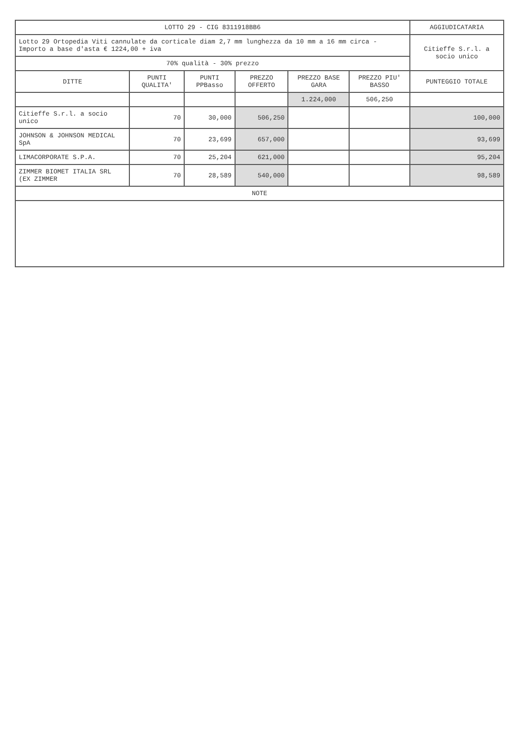| LOTTO 29 - CIG 8311918BB6 | | | | | | AGGIUDICATARIA |
| --- | --- | --- | --- | --- | --- | --- |
| Lotto 29 Ortopedia Viti cannulate da corticale diam 2,7 mm lunghezza da 10 mm a 16 mm circa - Importo a base d'asta € 1224,00 + iva | | | | | | Citieffe S.r.l. a socio unico |
| 70% qualità - 30% prezzo | | | | | | |
| DITTE | PUNTI QUALITA' | PUNTI PPBasso | PREZZO OFFERTO | PREZZO BASE GARA | PREZZO PIU' BASSO | PUNTEGGIO TOTALE |
| | | | | 1.224,000 | 506,250 | |
| Citieffe S.r.l. a socio unico | 70 | 30,000 | 506,250 | | | 100,000 |
| JOHNSON & JOHNSON MEDICAL SpA | 70 | 23,699 | 657,000 | | | 93,699 |
| LIMACORPORATE S.P.A. | 70 | 25,204 | 621,000 | | | 95,204 |
| ZIMMER BIOMET ITALIA SRL (EX ZIMMER | 70 | 28,589 | 540,000 | | | 98,589 |
| NOTE | | | | | | |